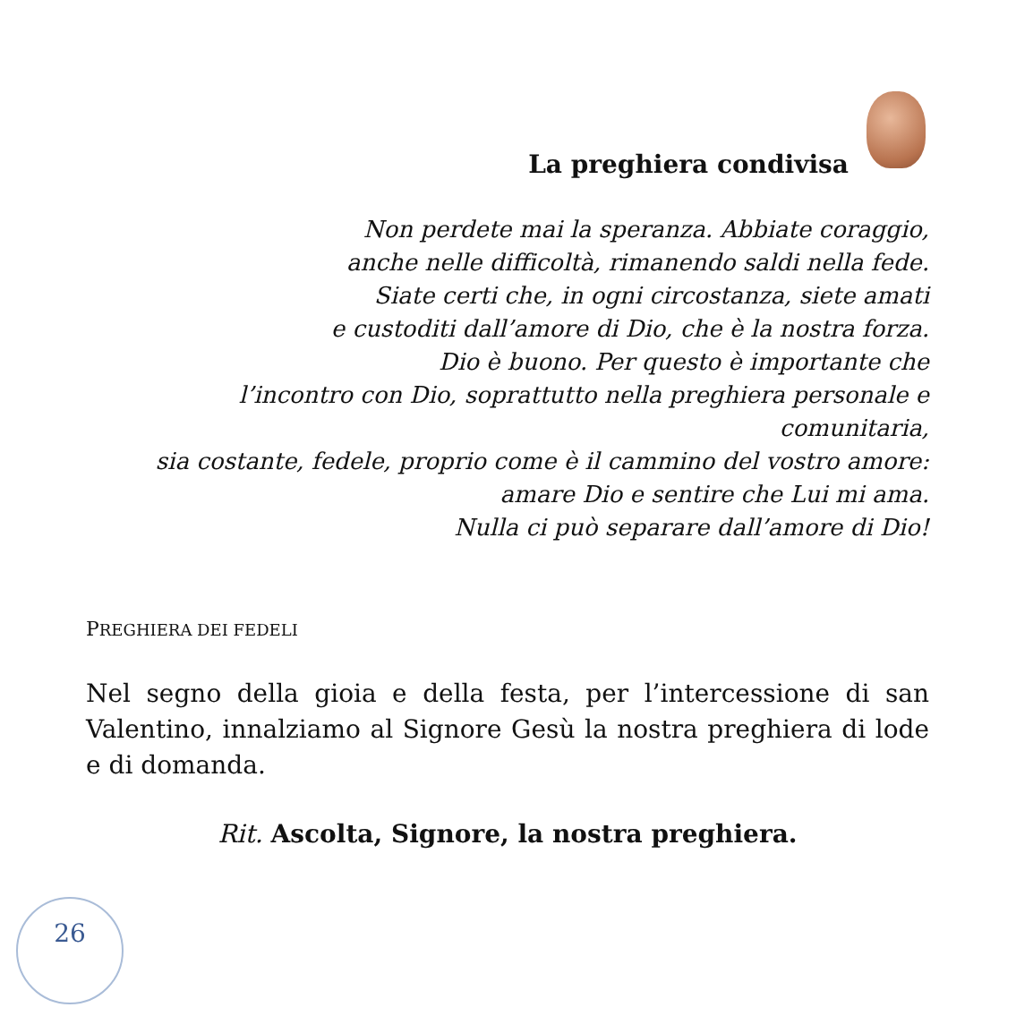La preghiera condivisa
Non perdete mai la speranza. Abbiate coraggio,
anche nelle difficoltà, rimanendo saldi nella fede.
Siate certi che, in ogni circostanza, siete amati
e custoditi dall’amore di Dio, che è la nostra forza.
Dio è buono. Per questo è importante che
l’incontro con Dio, soprattutto nella preghiera personale e comunitaria,
sia costante, fedele, proprio come è il cammino del vostro amore:
amare Dio e sentire che Lui mi ama.
Nulla ci può separare dall’amore di Dio!
PREGHIERA DEI FEDELI
Nel segno della gioia e della festa, per l’intercessione di san Valentino, innalziamo al Signore Gesù la nostra preghiera di lode e di domanda.
Rit. Ascolta, Signore, la nostra preghiera.
26